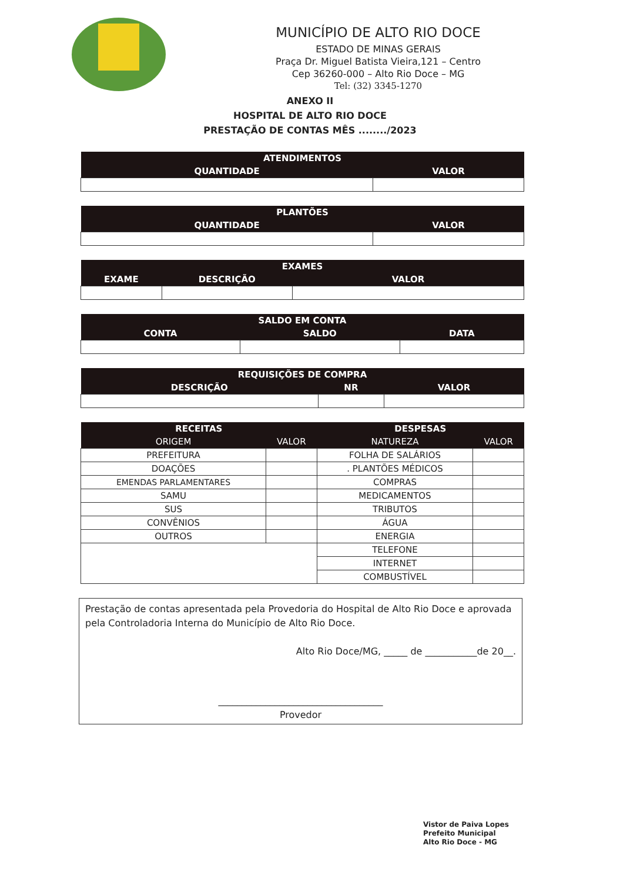MUNICÍPIO DE ALTO RIO DOCE
ESTADO DE MINAS GERAIS
Praça Dr. Miguel Batista Vieira,121 – Centro
Cep 36260-000 – Alto Rio Doce – MG
Tel: (32) 3345-1270
ANEXO II
HOSPITAL DE ALTO RIO DOCE
PRESTAÇÃO DE CONTAS MÊS ......../2023
| ATENDIMENTOS | |
| --- | --- |
| QUANTIDADE | VALOR |
| PLANTÕES | |
| --- | --- |
| QUANTIDADE | VALOR |
| EXAMES | | |
| --- | --- | --- |
| EXAME | DESCRIÇÃO | VALOR |
| SALDO EM CONTA | | |
| --- | --- | --- |
| CONTA | SALDO | DATA |
| REQUISIÇÕES DE COMPRA | | |
| --- | --- | --- |
| DESCRIÇÃO | NR | VALOR |
| RECEITAS | | DESPESAS | |
| --- | --- | --- | --- |
| ORIGEM | VALOR | NATUREZA | VALOR |
| PREFEITURA | | FOLHA DE SALÁRIOS | |
| DOAÇÕES | | . PLANTÕES MÉDICOS | |
| EMENDAS PARLAMENTARES | | COMPRAS | |
| SAMU | | MEDICAMENTOS | |
| SUS | | TRIBUTOS | |
| CONVÊNIOS | | ÁGUA | |
| OUTROS | | ENERGIA | |
| | | TELEFONE | |
| | | INTERNET | |
| | | COMBUSTÍVEL | |
Prestação de contas apresentada pela Provedoria do Hospital de Alto Rio Doce e aprovada pela Controladoria Interna do Município de Alto Rio Doce.
Alto Rio Doce/MG, _____ de ___________de 20__.
___________________________________
Provedor
Vistor de Paiva Lopes
Prefeito Municipal
Alto Rio Doce - MG